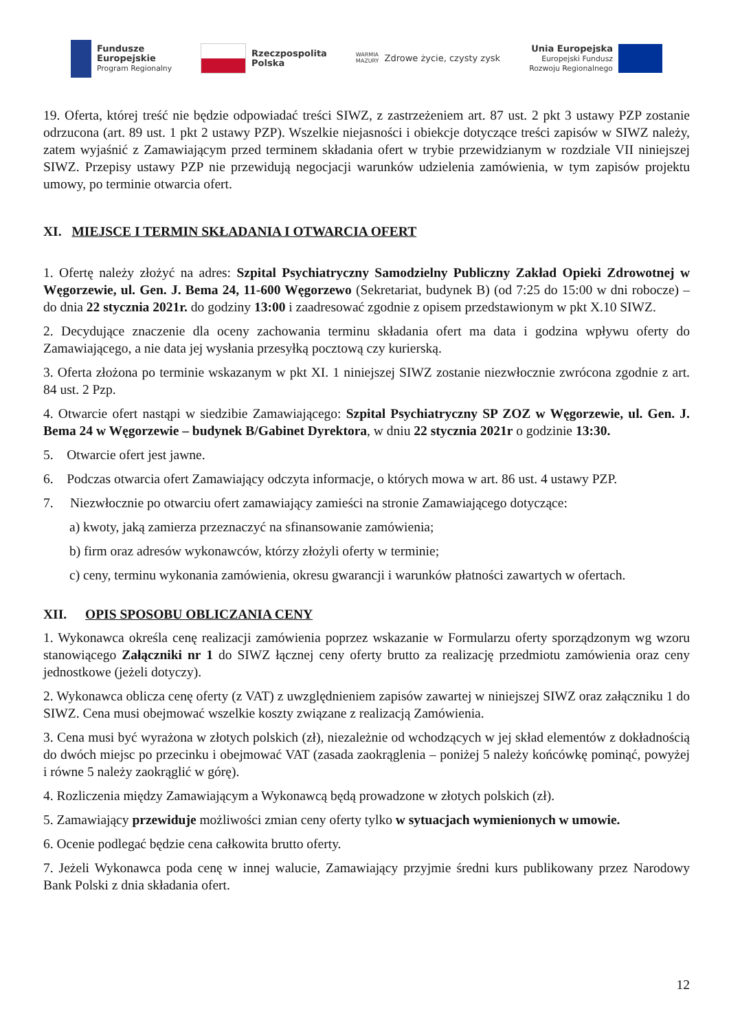Fundusze
Europejskie
Program Regionalny
Rzeczpospolita
Polska
WARMIA
MAZURY
Zdrowe życie, czysty zysk
Unia Europejska
Europejski Fundusz
Rozwoju Regionalnego
19. Oferta, której treść nie będzie odpowiadać treści SIWZ, z zastrzeżeniem art. 87 ust. 2 pkt 3 ustawy PZP zostanie odrzucona (art. 89 ust. 1 pkt 2 ustawy PZP). Wszelkie niejasności i obiekcje dotyczące treści zapisów w SIWZ należy, zatem wyjaśnić z Zamawiającym przed terminem składania ofert w trybie przewidzianym w rozdziale VII niniejszej SIWZ. Przepisy ustawy PZP nie przewidują negocjacji warunków udzielenia zamówienia, w tym zapisów projektu umowy, po terminie otwarcia ofert.
XI. MIEJSCE I TERMIN SKŁADANIA I OTWARCIA OFERT
1. Ofertę należy złożyć na adres: Szpital Psychiatryczny Samodzielny Publiczny Zakład Opieki Zdrowotnej w Węgorzewie, ul. Gen. J. Bema 24, 11-600 Węgorzewo (Sekretariat, budynek B) (od 7:25 do 15:00 w dni robocze) – do dnia 22 stycznia 2021r. do godziny 13:00 i zaadresować zgodnie z opisem przedstawionym w pkt X.10 SIWZ.
2. Decydujące znaczenie dla oceny zachowania terminu składania ofert ma data i godzina wpływu oferty do Zamawiającego, a nie data jej wysłania przesyłką pocztową czy kurierską.
3. Oferta złożona po terminie wskazanym w pkt XI. 1 niniejszej SIWZ zostanie niezwłocznie zwrócona zgodnie z art. 84 ust. 2 Pzp.
4. Otwarcie ofert nastąpi w siedzibie Zamawiającego: Szpital Psychiatryczny SP ZOZ w Węgorzewie, ul. Gen. J. Bema 24 w Węgorzewie – budynek B/Gabinet Dyrektora, w dniu 22 stycznia 2021r o godzinie 13:30.
5. Otwarcie ofert jest jawne.
6. Podczas otwarcia ofert Zamawiający odczyta informacje, o których mowa w art. 86 ust. 4 ustawy PZP.
7. Niezwłocznie po otwarciu ofert zamawiający zamieści na stronie Zamawiającego dotyczące:
a) kwoty, jaką zamierza przeznaczyć na sfinansowanie zamówienia;
b) firm oraz adresów wykonawców, którzy złożyli oferty w terminie;
c) ceny, terminu wykonania zamówienia, okresu gwarancji i warunków płatności zawartych w ofertach.
XII. OPIS SPOSOBU OBLICZANIA CENY
1. Wykonawca określa cenę realizacji zamówienia poprzez wskazanie w Formularzu oferty sporządzonym wg wzoru stanowiącego Załączniki nr 1 do SIWZ łącznej ceny oferty brutto za realizację przedmiotu zamówienia oraz ceny jednostkowe (jeżeli dotyczy).
2. Wykonawca oblicza cenę oferty (z VAT) z uwzględnieniem zapisów zawartej w niniejszej SIWZ oraz załączniku 1 do SIWZ. Cena musi obejmować wszelkie koszty związane z realizacją Zamówienia.
3. Cena musi być wyrażona w złotych polskich (zł), niezależnie od wchodzących w jej skład elementów z dokładnością do dwóch miejsc po przecinku i obejmować VAT (zasada zaokrąglenia – poniżej 5 należy końcówkę pominąć, powyżej i równe 5 należy zaokrąglić w górę).
4. Rozliczenia między Zamawiającym a Wykonawcą będą prowadzone w złotych polskich (zł).
5. Zamawiający przewiduje możliwości zmian ceny oferty tylko w sytuacjach wymienionych w umowie.
6. Ocenie podlegać będzie cena całkowita brutto oferty.
7. Jeżeli Wykonawca poda cenę w innej walucie, Zamawiający przyjmie średni kurs publikowany przez Narodowy Bank Polski z dnia składania ofert.
12